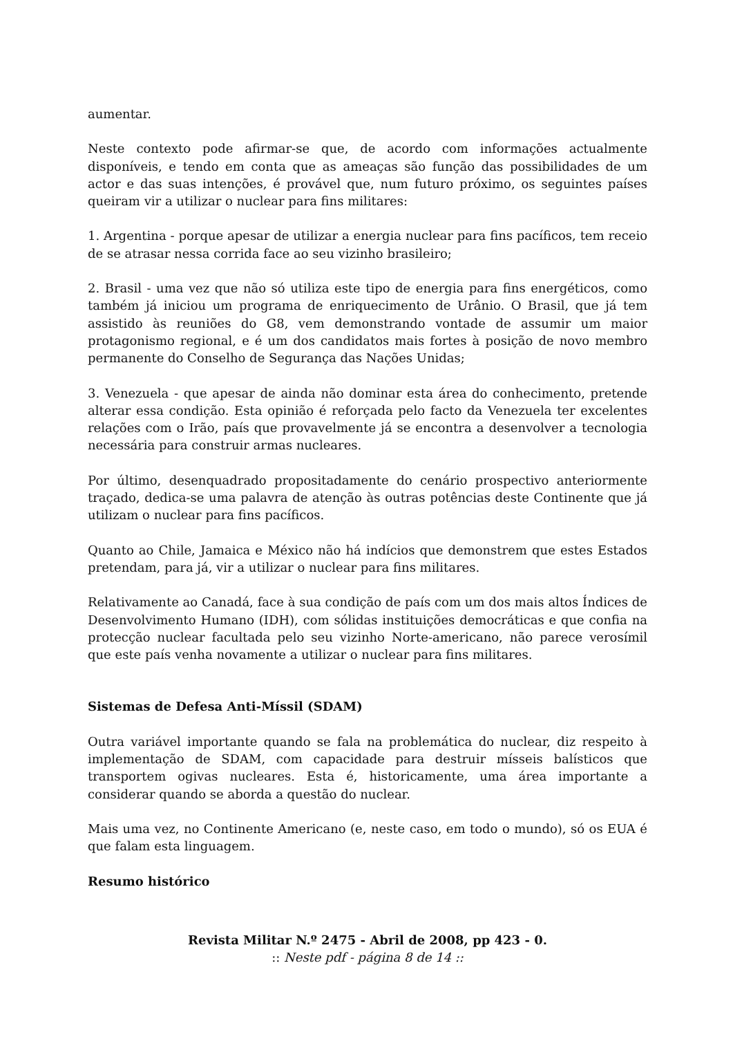aumentar.
Neste contexto pode afirmar-se que, de acordo com informações actualmente disponíveis, e tendo em conta que as ameaças são função das possibilidades de um actor e das suas intenções, é provável que, num futuro próximo, os seguintes países queiram vir a utilizar o nuclear para fins militares:
1. Argentina - porque apesar de utilizar a energia nuclear para fins pacíficos, tem receio de se atrasar nessa corrida face ao seu vizinho brasileiro;
2. Brasil - uma vez que não só utiliza este tipo de energia para fins energéticos, como também já iniciou um programa de enriquecimento de Urânio. O Brasil, que já tem assistido às reuniões do G8, vem demonstrando vontade de assumir um maior protagonismo regional, e é um dos candidatos mais fortes à posição de novo membro permanente do Conselho de Segurança das Nações Unidas;
3. Venezuela - que apesar de ainda não dominar esta área do conhecimento, pretende alterar essa condição. Esta opinião é reforçada pelo facto da Venezuela ter excelentes relações com o Irão, país que provavelmente já se encontra a desenvolver a tecnologia necessária para construir armas nucleares.
Por último, desenquadrado propositadamente do cenário prospectivo anteriormente traçado, dedica-se uma palavra de atenção às outras potências deste Continente que já utilizam o nuclear para fins pacíficos.
Quanto ao Chile, Jamaica e México não há indícios que demonstrem que estes Estados pretendam, para já, vir a utilizar o nuclear para fins militares.
Relativamente ao Canadá, face à sua condição de país com um dos mais altos Índices de Desenvolvimento Humano (IDH), com sólidas instituições democráticas e que confia na protecção nuclear facultada pelo seu vizinho Norte-americano, não parece verosímil que este país venha novamente a utilizar o nuclear para fins militares.
Sistemas de Defesa Anti-Míssil (SDAM)
Outra variável importante quando se fala na problemática do nuclear, diz respeito à implementação de SDAM, com capacidade para destruir mísseis balísticos que transportem ogivas nucleares. Esta é, historicamente, uma área importante a considerar quando se aborda a questão do nuclear.
Mais uma vez, no Continente Americano (e, neste caso, em todo o mundo), só os EUA é que falam esta linguagem.
Resumo histórico
Revista Militar N.º 2475 - Abril de 2008, pp 423 - 0.
:: Neste pdf - página 8 de 14 ::